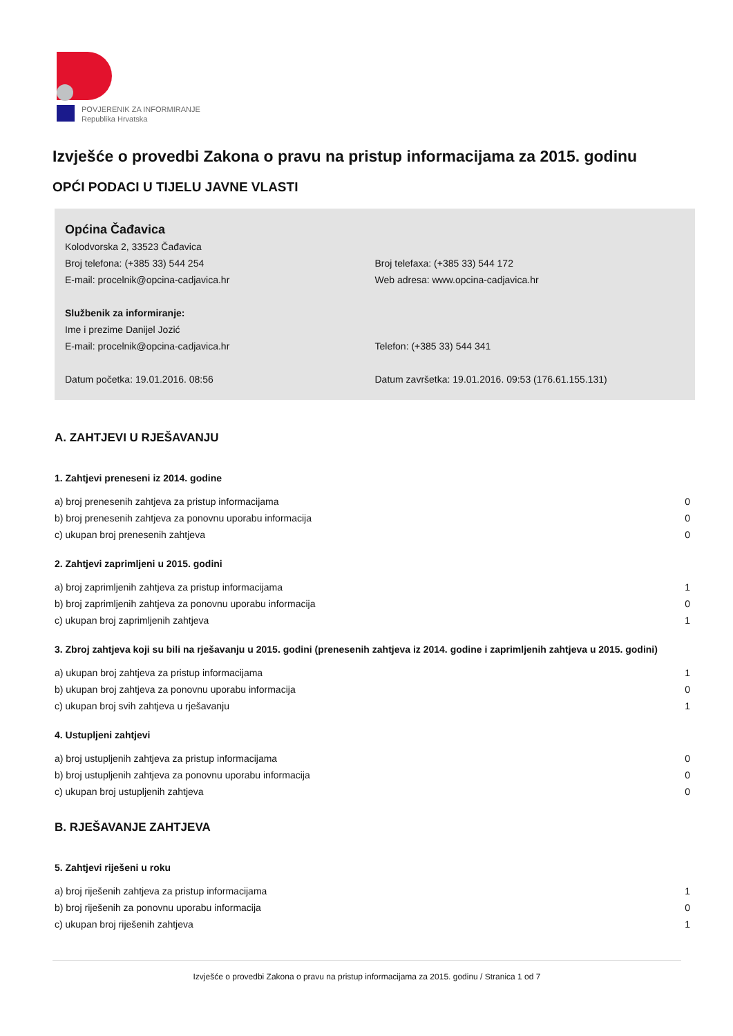POVJERENIK ZA INFORMIRANJE
Republika Hrvatska
Izvješće o provedbi Zakona o pravu na pristup informacijama za 2015. godinu
OPĆI PODACI U TIJELU JAVNE VLASTI
Općina Čađavica
Kolodvorska 2, 33523 Čađavica
Broj telefona: (+385 33) 544 254 Broj telefaxa: (+385 33) 544 172
E-mail: procelnik@opcina-cadjavica.hr Web adresa: www.opcina-cadjavica.hr
Službenik za informiranje:
Ime i prezime Danijel Jozić
E-mail: procelnik@opcina-cadjavica.hr Telefon: (+385 33) 544 341
Datum početka: 19.01.2016. 08:56 Datum završetka: 19.01.2016. 09:53 (176.61.155.131)
A. ZAHTJEVI U RJEŠAVANJU
1. Zahtjevi preneseni iz 2014. godine
| a) broj prenesenih zahtjeva za pristup informacijama | 0 |
| b) broj prenesenih zahtjeva za ponovnu uporabu informacija | 0 |
| c) ukupan broj prenesenih zahtjeva | 0 |
2. Zahtjevi zaprimljeni u 2015. godini
| a) broj zaprimljenih zahtjeva za pristup informacijama | 1 |
| b) broj zaprimljenih zahtjeva za ponovnu uporabu informacija | 0 |
| c) ukupan broj zaprimljenih zahtjeva | 1 |
3. Zbroj zahtjeva koji su bili na rješavanju u 2015. godini (prenesenih zahtjeva iz 2014. godine i zaprimljenih zahtjeva u 2015. godini)
| a) ukupan broj zahtjeva za pristup informacijama | 1 |
| b) ukupan broj zahtjeva za ponovnu uporabu informacija | 0 |
| c) ukupan broj svih zahtjeva u rješavanju | 1 |
4. Ustupljeni zahtjevi
| a) broj ustupljenih zahtjeva za pristup informacijama | 0 |
| b) broj ustupljenih zahtjeva za ponovnu uporabu informacija | 0 |
| c) ukupan broj ustupljenih zahtjeva | 0 |
B. RJEŠAVANJE ZAHTJEVA
5. Zahtjevi riješeni u roku
| a) broj riješenih zahtjeva za pristup informacijama | 1 |
| b) broj riješenih za ponovnu uporabu informacija | 0 |
| c) ukupan broj riješenih zahtjeva | 1 |
Izvješće o provedbi Zakona o pravu na pristup informacijama za 2015. godinu / Stranica 1 od 7